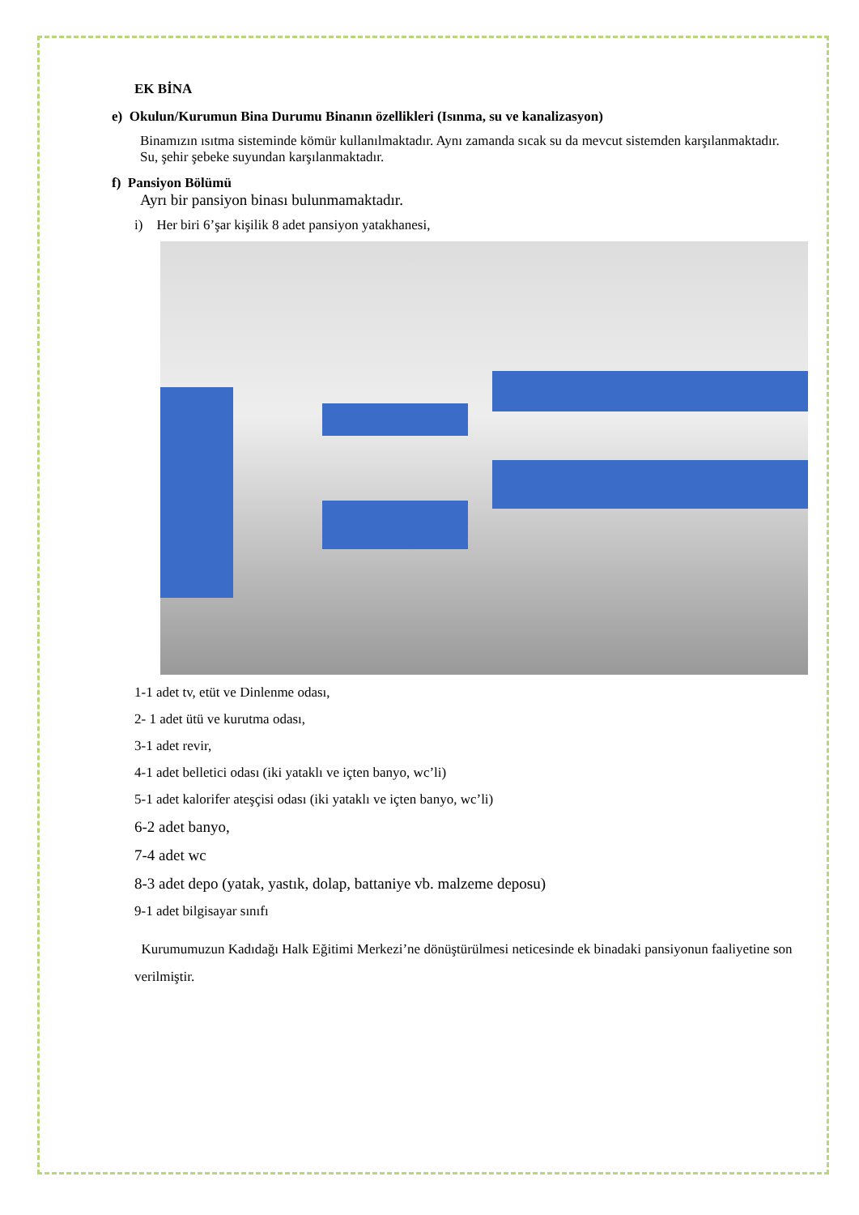EK BİNA
e) Okulun/Kurumun Bina Durumu Binanın özellikleri (Isınma, su ve kanalizasyon)
Binamızın ısıtma sisteminde kömür kullanılmaktadır. Aynı zamanda sıcak su da mevcut sistemden karşılanmaktadır.
Su, şehir şebeke suyundan karşılanmaktadır.
f) Pansiyon Bölümü
Ayrı bir pansiyon binası bulunmamaktadır.
i) Her biri 6’şar kişilik 8 adet pansiyon yatakhanesi,
1-1 adet tv, etüt ve Dinlenme odası,
2- 1 adet ütü ve kurutma odası,
3-1 adet revir,
4-1 adet belletici odası (iki yataklı ve içten banyo, wc’li)
5-1 adet kalorifer ateşçisi odası (iki yataklı ve içten banyo, wc’li)
6-2 adet banyo,
7-4 adet wc
8-3 adet depo (yatak, yastık, dolap, battaniye vb. malzeme deposu)
9-1 adet bilgisayar sınıfı
Kurumumuzun Kadıdağı Halk Eğitimi Merkezi’ne dönüştürülmesi neticesinde ek binadaki pansiyonun faaliyetine son verilmiştir.